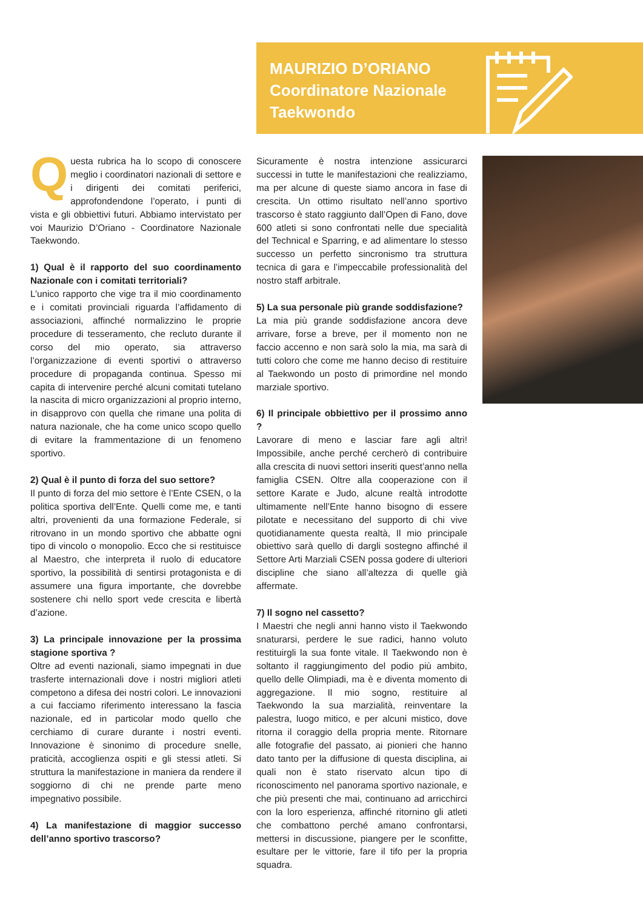MAURIZIO D’ORIANO
Coordinatore Nazionale
Taekwondo
Questa rubrica ha lo scopo di conoscere meglio i coordinatori nazionali di settore e i dirigenti dei comitati periferici, approfondendone l’operato, i punti di vista e gli obbiettivi futuri. Abbiamo intervistato per voi Maurizio D’Oriano - Coordinatore Nazionale Taekwondo.
1) Qual è il rapporto del suo coordinamento Nazionale con i comitati territoriali?
L’unico rapporto che vige tra il mio coordinamento e i comitati provinciali riguarda l’affidamento di associazioni, affinché normalizzino le proprie procedure di tesseramento, che recluto durante il corso del mio operato, sia attraverso l’organizzazione di eventi sportivi o attraverso procedure di propaganda continua. Spesso mi capita di intervenire perché alcuni comitati tutelano la nascita di micro organizzazioni al proprio interno, in disapprovo con quella che rimane una polita di natura nazionale, che ha come unico scopo quello di evitare la frammentazione di un fenomeno sportivo.
2) Qual è il punto di forza del suo settore?
Il punto di forza del mio settore è l’Ente CSEN, o la politica sportiva dell’Ente. Quelli come me, e tanti altri, provenienti da una formazione Federale, si ritrovano in un mondo sportivo che abbatte ogni tipo di vincolo o monopolio. Ecco che si restituisce al Maestro, che interpreta il ruolo di educatore sportivo, la possibilità di sentirsi protagonista e di assumere una figura importante, che dovrebbe sostenere chi nello sport vede crescita e libertà d’azione.
3) La principale innovazione per la prossima stagione sportiva ?
Oltre ad eventi nazionali, siamo impegnati in due trasferte internazionali dove i nostri migliori atleti competono a difesa dei nostri colori. Le innovazioni a cui facciamo riferimento interessano la fascia nazionale, ed in particolar modo quello che cerchiamo di curare durante i nostri eventi. Innovazione è sinonimo di procedure snelle, praticità, accoglienza ospiti e gli stessi atleti. Si struttura la manifestazione in maniera da rendere il soggiorno di chi ne prende parte meno impegnativo possibile.
4) La manifestazione di maggior successo dell’anno sportivo trascorso?
Sicuramente è nostra intenzione assicurarci successi in tutte le manifestazioni che realizziamo, ma per alcune di queste siamo ancora in fase di crescita. Un ottimo risultato nell’anno sportivo trascorso è stato raggiunto dall’Open di Fano, dove 600 atleti si sono confrontati nelle due specialità del Technical e Sparring, e ad alimentare lo stesso successo un perfetto sincronismo tra struttura tecnica di gara e l’impeccabile professionalità del nostro staff arbitrale.
5) La sua personale più grande soddisfazione?
La mia più grande soddisfazione ancora deve arrivare, forse a breve, per il momento non ne faccio accenno e non sarà solo la mia, ma sarà di tutti coloro che come me hanno deciso di restituire al Taekwondo un posto di primordine nel mondo marziale sportivo.
6) Il principale obbiettivo per il prossimo anno ?
Lavorare di meno e lasciar fare agli altri! Impossibile, anche perché cercherò di contribuire alla crescita di nuovi settori inseriti quest’anno nella famiglia CSEN. Oltre alla cooperazione con il settore Karate e Judo, alcune realtà introdotte ultimamente nell’Ente hanno bisogno di essere pilotate e necessitano del supporto di chi vive quotidianamente questa realtà, Il mio principale obiettivo sarà quello di dargli sostegno affinché il Settore Arti Marziali CSEN possa godere di ulteriori discipline che siano all’altezza di quelle già affermate.
7) Il sogno nel cassetto?
I Maestri che negli anni hanno visto il Taekwondo snaturarsi, perdere le sue radici, hanno voluto restituirgli la sua fonte vitale. Il Taekwondo non è soltanto il raggiungimento del podio più ambito, quello delle Olimpiadi, ma è e diventa momento di aggregazione. Il mio sogno, restituire al Taekwondo la sua marzialità, reinventare la palestra, luogo mitico, e per alcuni mistico, dove ritorna il coraggio della propria mente. Ritornare alle fotografie del passato, ai pionieri che hanno dato tanto per la diffusione di questa disciplina, ai quali non è stato riservato alcun tipo di riconoscimento nel panorama sportivo nazionale, e che più presenti che mai, continuano ad arricchirci con la loro esperienza, affinché ritornino gli atleti che combattono perché amano confrontarsi, mettersi in discussione, piangere per le sconfitte, esultare per le vittorie, fare il tifo per la propria squadra.